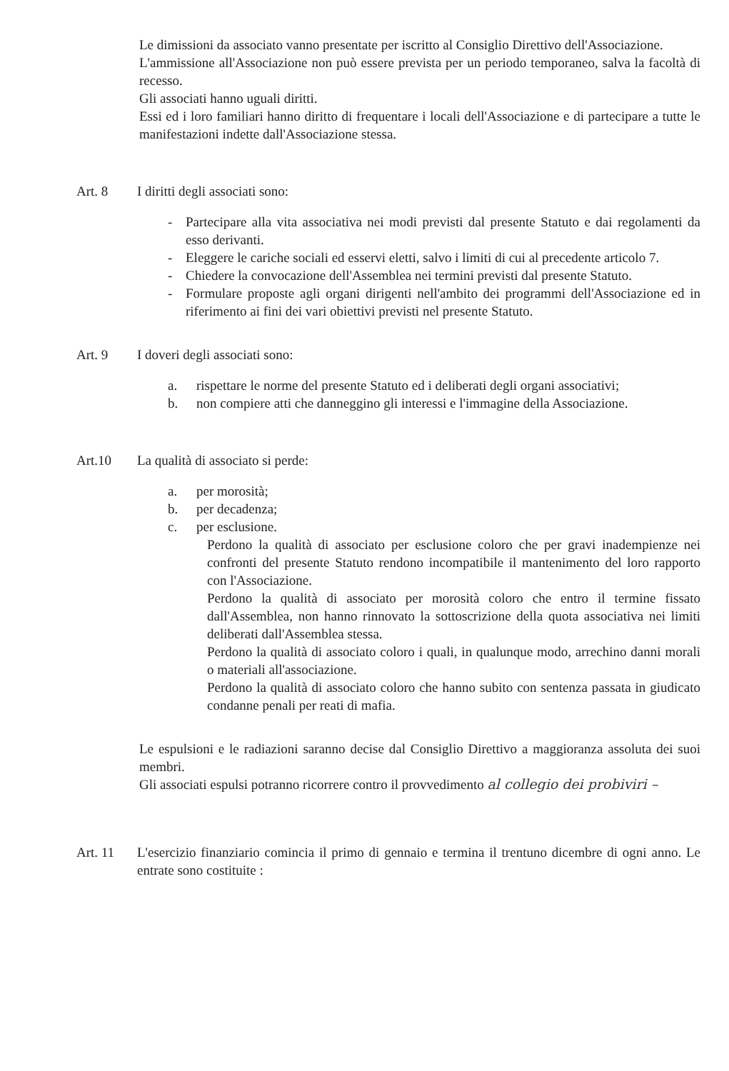Le dimissioni da associato vanno presentate per iscritto al Consiglio Direttivo dell'Associazione.
L'ammissione all'Associazione non può essere prevista per un periodo temporaneo, salva la facoltà di recesso.
Gli associati hanno uguali diritti.
Essi ed i loro familiari hanno diritto di frequentare i locali dell'Associazione e di partecipare a tutte le manifestazioni indette dall'Associazione stessa.
Art. 8 I diritti degli associati sono:
- Partecipare alla vita associativa nei modi previsti dal presente Statuto e dai regolamenti da esso derivanti.
- Eleggere le cariche sociali ed esservi eletti, salvo i limiti di cui al precedente articolo 7.
- Chiedere la convocazione dell'Assemblea nei termini previsti dal presente Statuto.
- Formulare proposte agli organi dirigenti nell'ambito dei programmi dell'Associazione ed in riferimento ai fini dei vari obiettivi previsti nel presente Statuto.
Art. 9 I doveri degli associati sono:
a. rispettare le norme del presente Statuto ed i deliberati degli organi associativi;
b. non compiere atti che danneggino gli interessi e l'immagine della Associazione.
Art.10 La qualità di associato si perde:
a. per morosità;
b. per decadenza;
c. per esclusione.
Perdono la qualità di associato per esclusione coloro che per gravi inadempienze nei confronti del presente Statuto rendono incompatibile il mantenimento del loro rapporto con l'Associazione.
Perdono la qualità di associato per morosità coloro che entro il termine fissato dall'Assemblea, non hanno rinnovato la sottoscrizione della quota associativa nei limiti deliberati dall'Assemblea stessa.
Perdono la qualità di associato coloro i quali, in qualunque modo, arrechino danni morali o materiali all'associazione.
Perdono la qualità di associato coloro che hanno subito con sentenza passata in giudicato condanne penali per reati di mafia.
Le espulsioni e le radiazioni saranno decise dal Consiglio Direttivo a maggioranza assoluta dei suoi membri.
Gli associati espulsi potranno ricorrere contro il provvedimento al collegio dei probiviri –
Art. 11 L'esercizio finanziario comincia il primo di gennaio e termina il trentuno dicembre di ogni anno. Le entrate sono costituite :